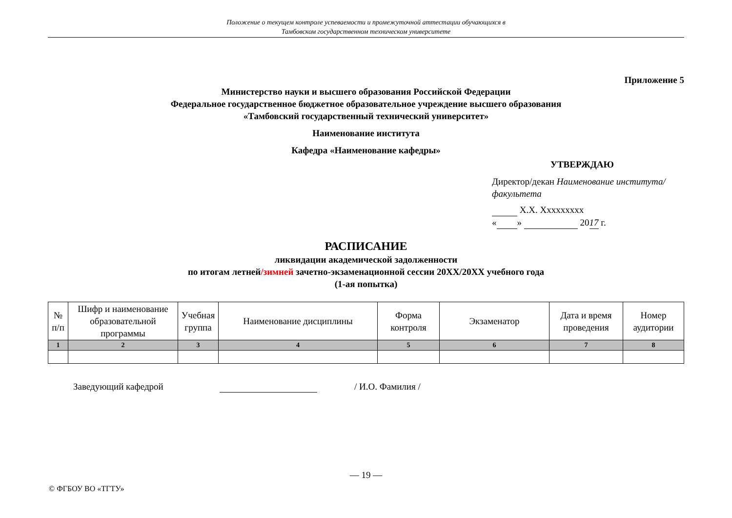Положение о текущем контроле успеваемости и промежуточной аттестации обучающихся в
Тамбовском государственном техническом университете
Приложение 5
Министерство науки и высшего образования Российской Федерации
Федеральное государственное бюджетное образовательное учреждение высшего образования
«Тамбовский государственный технический университет»
Наименование института
Кафедра «Наименование кафедры»
УТВЕРЖДАЮ
Директор/декан Наименование института/факультета
Х.Х. Xxxxxxxxx
« » 2017 г.
РАСПИСАНИЕ
ликвидации академической задолженности
по итогам летней/зимней зачетно-экзаменационной сессии 20XX/20XX учебного года
(1-ая попытка)
| № п/п | Шифр и наименование образовательной программы | Учебная группа | Наименование дисциплины | Форма контроля | Экзаменатор | Дата и время проведения | Номер аудитории |
| --- | --- | --- | --- | --- | --- | --- | --- |
| 1 | 2 | 3 | 4 | 5 | 6 | 7 | 8 |
Заведующий кафедрой / И.О. Фамилия /
— 19 —
© ФГБОУ ВО «ТГТУ»